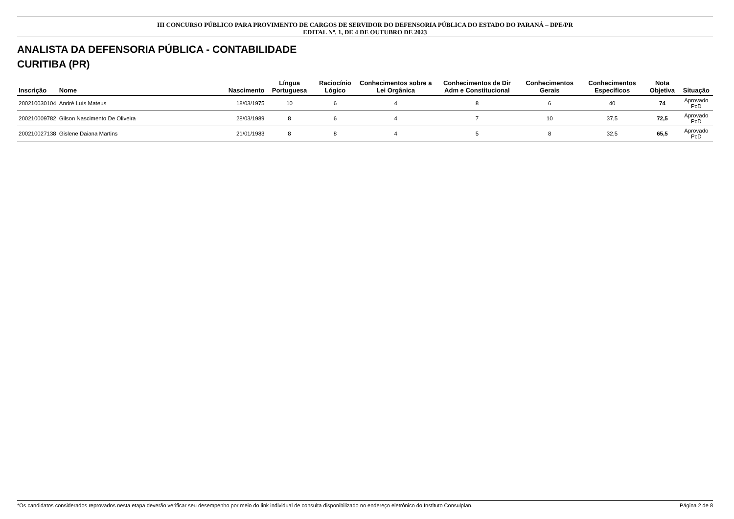III CONCURSO PÚBLICO PARA PROVIMENTO DE CARGOS DE SERVIDOR DO DEFENSORIA PÚBLICA DO ESTADO DO PARANÁ – DPE/PR
EDITAL Nº. 1, DE 4 DE OUTUBRO DE 2023
ANALISTA DA DEFENSORIA PÚBLICA - CONTABILIDADE
CURITIBA (PR)
| Inscrição | Nome | Nascimento | Língua Portuguesa | Raciocínio Lógico | Conhecimentos sobre a Lei Orgânica | Conhecimentos de Dir Adm e Constitucional | Conhecimentos Gerais | Conhecimentos Específicos | Nota Objetiva | Situação |
| --- | --- | --- | --- | --- | --- | --- | --- | --- | --- | --- |
| 200210030104 | André Luís Mateus | 18/03/1975 | 10 | 6 | 4 | 8 | 6 | 40 | 74 | Aprovado PcD |
| 200210009782 | Gilson Nascimento De Oliveira | 28/03/1989 | 8 | 6 | 4 | 7 | 10 | 37,5 | 72,5 | Aprovado PcD |
| 200210027138 | Gislene Daiana Martins | 21/01/1983 | 8 | 8 | 4 | 5 | 8 | 32,5 | 65,5 | Aprovado PcD |
*Os candidatos considerados reprovados nesta etapa deverão verificar seu desempenho por meio do link individual de consulta disponibilizado no endereço eletrônico do Instituto Consulplan. Página 2 de 8